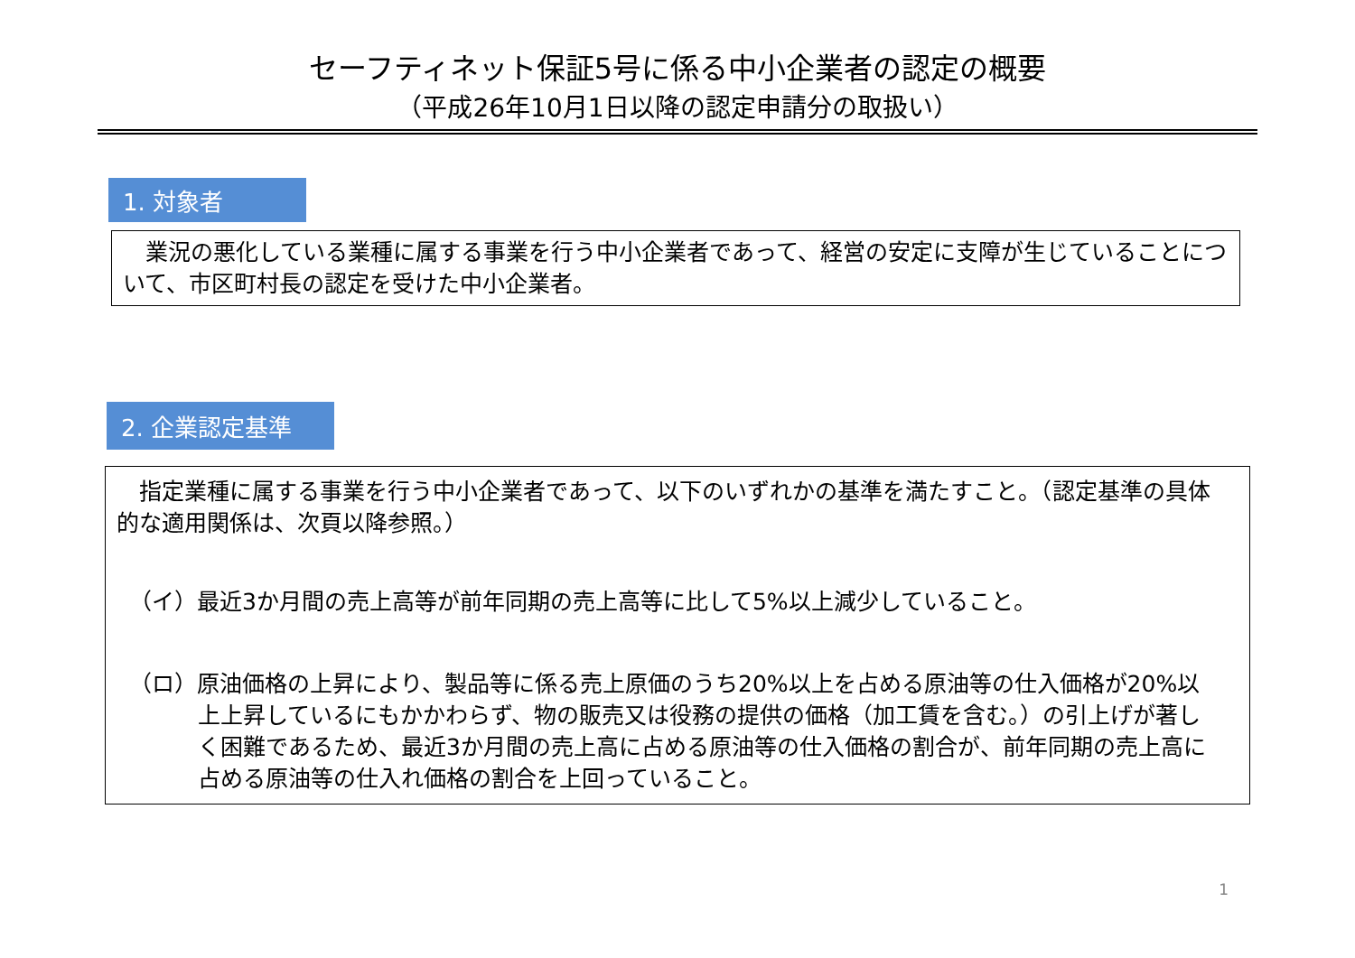セーフティネット保証5号に係る中小企業者の認定の概要
（平成26年10月1日以降の認定申請分の取扱い）
1. 対象者
　業況の悪化している業種に属する事業を行う中小企業者であって、経営の安定に支障が生じていることについて、市区町村長の認定を受けた中小企業者。
2. 企業認定基準
　指定業種に属する事業を行う中小企業者であって、以下のいずれかの基準を満たすこと。（認定基準の具体的な適用関係は、次頁以降参照。）
（イ）最近3か月間の売上高等が前年同期の売上高等に比して5%以上減少していること。
（ロ）原油価格の上昇により、製品等に係る売上原価のうち20%以上を占める原油等の仕入価格が20%以上上昇しているにもかかわらず、物の販売又は役務の提供の価格（加工賃を含む。）の引上げが著しく困難であるため、最近3か月間の売上高に占める原油等の仕入価格の割合が、前年同期の売上高に占める原油等の仕入れ価格の割合を上回っていること。
1